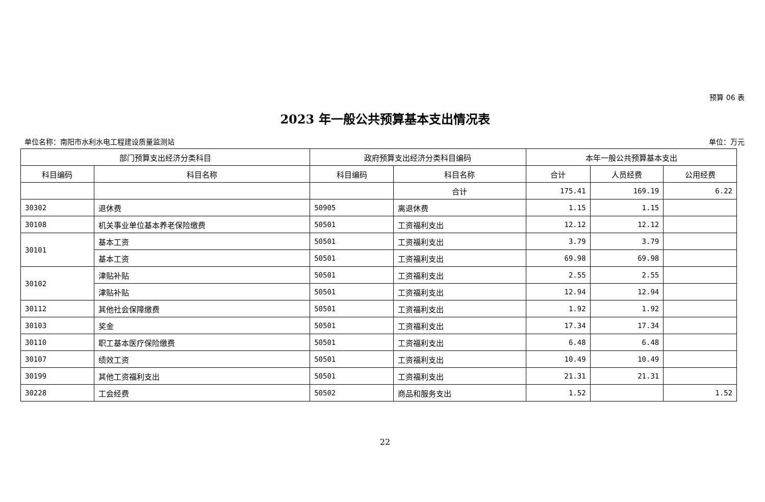预算 06 表
2023 年一般公共预算基本支出情况表
单位名称：南阳市水利水电工程建设质量监测站 单位：万元
| 部门预算支出经济分类科目 | | 政府预算支出经济分类科目编码 | | 本年一般公共预算基本支出 | | |
| --- | --- | --- | --- | --- | --- | --- |
| 科目编码 | 科目名称 | 科目编码 | 科目名称 | 合计 | 人员经费 | 公用经费 |
| | | | 合计 | 175.41 | 169.19 | 6.22 |
| 30302 | 退休费 | 50905 | 离退休费 | 1.15 | 1.15 | |
| 30108 | 机关事业单位基本养老保险缴费 | 50501 | 工资福利支出 | 12.12 | 12.12 | |
| 30101 | 基本工资 | 50501 | 工资福利支出 | 3.79 | 3.79 | |
| | 基本工资 | 50501 | 工资福利支出 | 69.98 | 69.98 | |
| 30102 | 津贴补贴 | 50501 | 工资福利支出 | 2.55 | 2.55 | |
| | 津贴补贴 | 50501 | 工资福利支出 | 12.94 | 12.94 | |
| 30112 | 其他社会保障缴费 | 50501 | 工资福利支出 | 1.92 | 1.92 | |
| 30103 | 奖金 | 50501 | 工资福利支出 | 17.34 | 17.34 | |
| 30110 | 职工基本医疗保险缴费 | 50501 | 工资福利支出 | 6.48 | 6.48 | |
| 30107 | 绩效工资 | 50501 | 工资福利支出 | 10.49 | 10.49 | |
| 30199 | 其他工资福利支出 | 50501 | 工资福利支出 | 21.31 | 21.31 | |
| 30228 | 工会经费 | 50502 | 商品和服务支出 | 1.52 | | 1.52 |
22